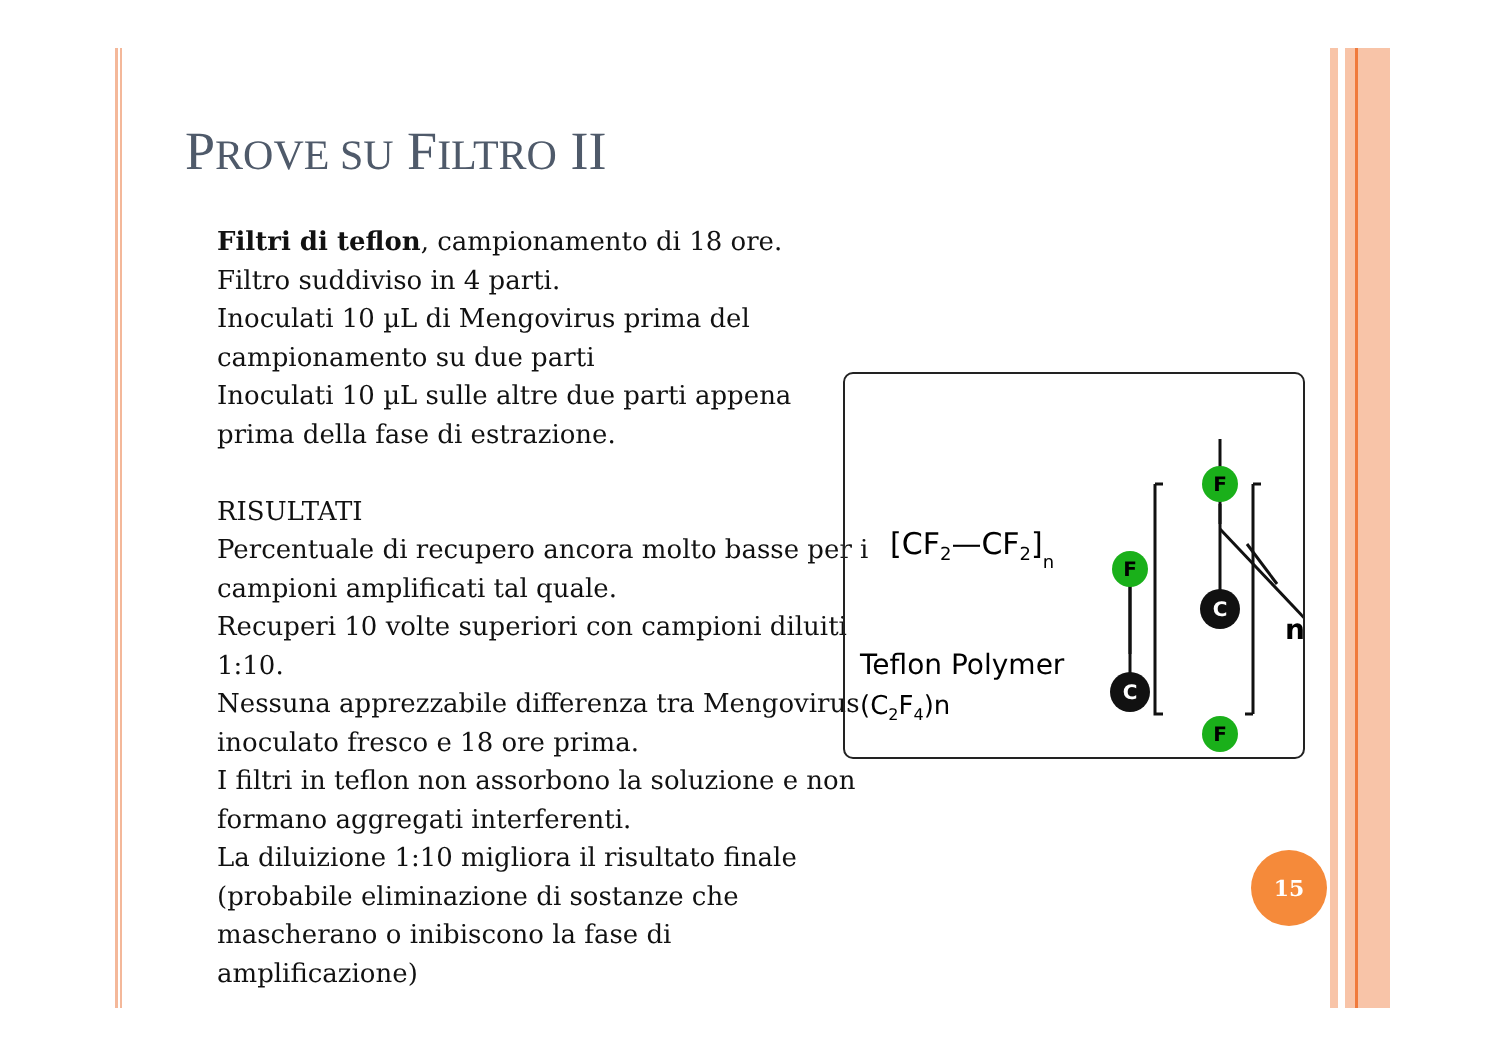PROVE SU FILTRO II
Filtri di teflon, campionamento di 18 ore.
Filtro suddiviso in 4 parti.
Inoculati 10 µL di Mengovirus prima del campionamento su due parti
Inoculati 10 µL sulle altre due parti appena prima della fase di estrazione.
RISULTATI
Percentuale di recupero ancora molto basse per i campioni amplificati tal quale.
Recuperi 10 volte superiori con campioni diluiti 1:10.
Nessuna apprezzabile differenza tra Mengovirus inoculato fresco e 18 ore prima.
I filtri in teflon non assorbono la soluzione e non formano aggregati interferenti.
La diluizione 1:10 migliora il risultato finale (probabile eliminazione di sostanze che mascherano o inibiscono la fase di amplificazione)
[CF2—CF2]n
Teflon Polymer
(C2F4)n
F
F
C
C
F
n
15